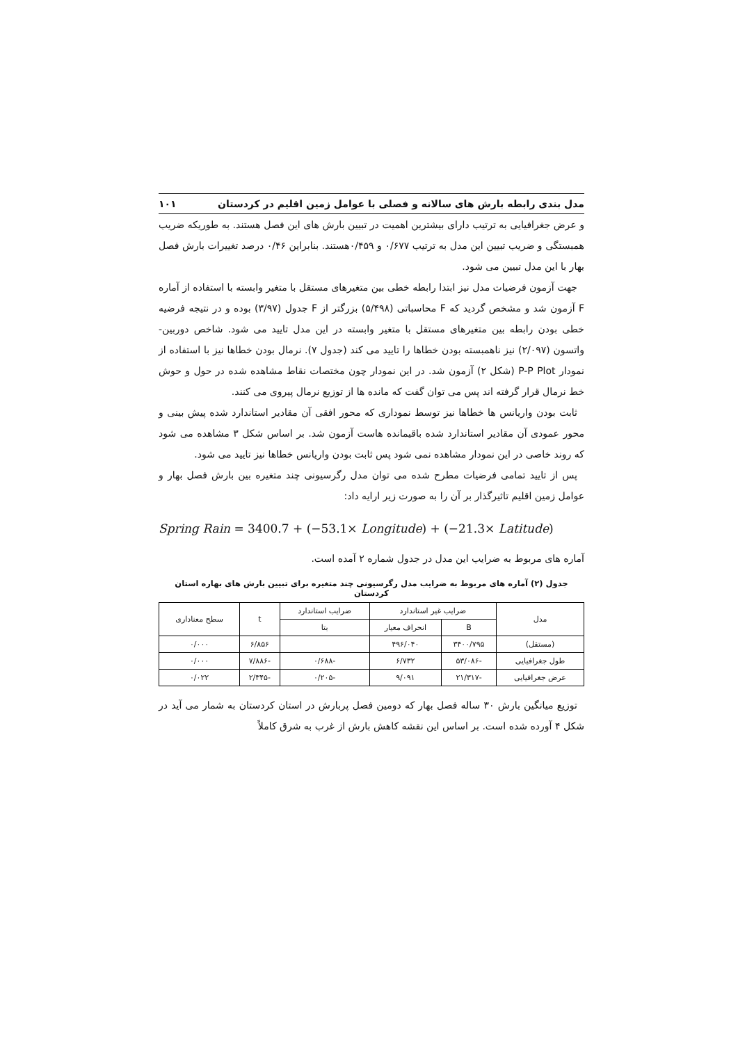مدل بندی رابطه بارش های سالانه و فصلی با عوامل زمین اقلیم در کردستان ۱۰۱
و عرض جغرافیایی به ترتیب دارای بیشترین اهمیت در تبیین بارش های این فصل هستند. به طوریکه ضریب همبستگی و ضریب تبیین این مدل به ترتیب ۰/۶۷۷ و ۰/۴۵۹هستند. بنابراین ۰/۴۶ درصد تغییرات بارش فصل بهار با این مدل تبیین می شود.
جهت آزمون فرضیات مدل نیز ابتدا رابطه خطی بین متغیرهای مستقل با متغیر وابسته با استفاده از آماره F آزمون شد و مشخص گردید که F محاسباتی (۵/۴۹۸) بزرگتر از F جدول (۳/۹۷) بوده و در نتیجه فرضیه خطی بودن رابطه بین متغیرهای مستقل با متغیر وابسته در این مدل تایید می شود. شاخص دوربین- واتسون (۲/۰۹۷) نیز ناهمبسته بودن خطاها را تایید می کند (جدول ۷). نرمال بودن خطاها نیز با استفاده از نمودار P-P Plot (شکل ۲) آزمون شد. در این نمودار چون مختصات نقاط مشاهده شده در حول و حوش خط نرمال قرار گرفته اند پس می توان گفت که مانده ها از توزیع نرمال پیروی می کنند.
ثابت بودن واریانس ها خطاها نیز توسط نموداری که محور افقی آن مقادیر استاندارد شده پیش بینی و محور عمودی آن مقادیر استاندارد شده باقیمانده هاست آزمون شد. بر اساس شکل ۳ مشاهده می شود که روند خاصی در این نمودار مشاهده نمی شود پس ثابت بودن واریانس خطاها نیز تایید می شود.
پس از تایید تمامی فرضیات مطرح شده می توان مدل رگرسیونی چند متغیره بین بارش فصل بهار و عوامل زمین اقلیم تاثیرگذار بر آن را به صورت زیر ارایه داد:
Spring Rain = 3400.7 + (−53.1× Longitude) + (−21.3× Latitude)
آماره های مربوط به ضرایب این مدل در جدول شماره ۲ آمده است.
جدول (۲) آماره های مربوط به ضرایب مدل رگرسیونی چند متغیره برای تبیین بارش های بهاره استان کردستان
| مدل | ضرایب غیر استاندارد | | ضرایب استاندارد | t | سطح معناداری |
| --- | --- | --- | --- | --- | --- |
| | B | انحراف معیار | بتا | | |
| (مستقل) | ۳۴۰۰/۷۹۵ | ۴۹۶/۰۴۰ | | ۶/۸۵۶ | ۰/۰۰۰ |
| طول جغرافیایی | -۵۳/۰۸۶ | ۶/۷۳۲ | -۰/۶۸۸ | -۷/۸۸۶ | ۰/۰۰۰ |
| عرض جغرافیایی | -۲۱/۳۱۷ | ۹/۰۹۱ | -۰/۲۰۵ | -۲/۳۴۵ | ۰/۰۲۲ |
توزیع میانگین بارش ۳۰ ساله فصل بهار که دومین فصل پربارش در استان کردستان به شمار می آید در شکل ۴ آورده شده است. بر اساس این نقشه کاهش بارش از غرب به شرق کاملاً